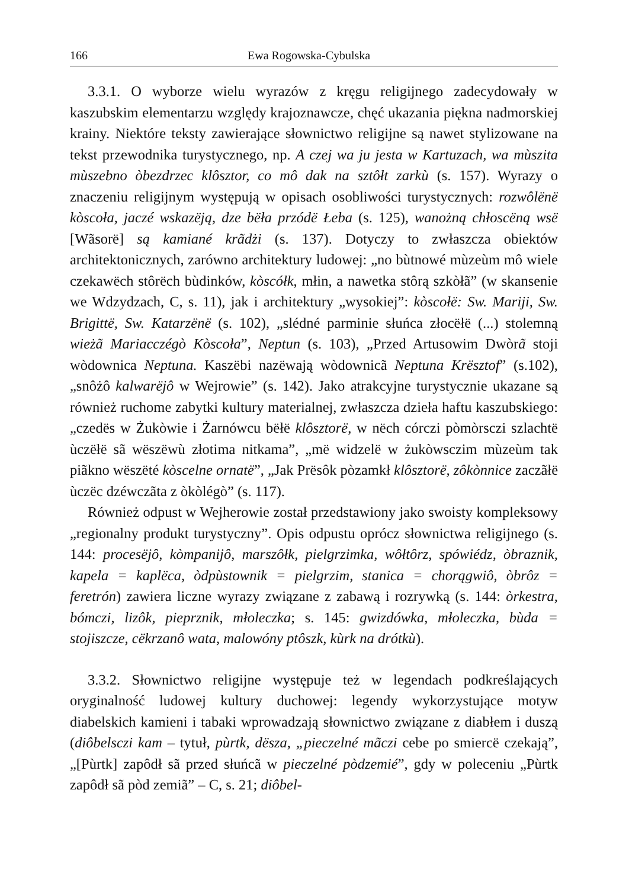166 Ewa Rogowska-Cybulska
3.3.1. O wyborze wielu wyrazów z kręgu religijnego zadecydowały w kaszubskim elementarzu względy krajoznawcze, chęć ukazania piękna nadmorskiej krainy. Niektóre teksty zawierające słownictwo religijne są nawet stylizowane na tekst przewodnika turystycznego, np. A czej wa ju jesta w Kartuzach, wa mùszita mùszebno òbezdrzec klôsztor, co mô dak na sztôłt zarkù (s. 157). Wyrazy o znaczeniu religijnym występują w opisach osobliwości turystycznych: rozwôlënë kòscoła, jaczé wskazëją, dze bëła przódë Łeba (s. 125), wanożną chłoscëną wsë [Wãsorë] są kamiané krãdżi (s. 137). Dotyczy to zwłaszcza obiektów architektonicznych, zarówno architektury ludowej: „no bùtnowé mùzeùm mô wiele czekawëch stôrëch bùdinków, kòscółk, młin, a nawetka stôrą szkòłã” (w skansenie we Wdzydzach, C, s. 11), jak i architektury „wysokiej”: kòscołë: Sw. Mariji, Sw. Brigittë, Sw. Katarzënë (s. 102), „slédné parminie słuńca złocëłë (...) stolemną wieżã Mariacczégò Kòscoła”, Neptun (s. 103), „Przed Artusowim Dwòrã stoji wòdownica Neptuna. Kaszëbi nazëwają wòdownicã Neptuna Krësztof” (s.102), „snôżô kalwarëjô w Wejrowie” (s. 142). Jako atrakcyjne turystycznie ukazane są również ruchome zabytki kultury materialnej, zwłaszcza dzieła haftu kaszubskiego: „czedës w Żukòwie i Żarnówcu bëłë klôsztorë, w nëch córczi pòmòrsczi szlachtë ùczëłë sã wëszëwù złotima nitkama”, „më widzelë w żukòwsczim mùzeùm tak piãkno wëszëté kòscelne ornatë”, „Jak Prësôk pòzamkł klôsztorë, zôkònnice zaczãłë ùczëc dzéwczãta z òkòlégò” (s. 117).
Również odpust w Wejherowie został przedstawiony jako swoisty kompleksowy „regionalny produkt turystyczny”. Opis odpustu oprócz słownictwa religijnego (s. 144: procesëjô, kòmpanijô, marszôłk, pielgrzimka, wôłtôrz, spówiédz, òbraznik, kapela = kaplëca, òdpùstownik = pielgrzim, stanica = chorągwiô, òbrôz = feretrón) zawiera liczne wyrazy związane z zabawą i rozrywką (s. 144: òrkestra, bómczi, lizôk, pieprznik, młoleczka; s. 145: gwizdówka, młoleczka, bùda = stojiszcze, cëkrzanô wata, malowóny ptôszk, kùrk na drótkù).
3.3.2. Słownictwo religijne występuje też w legendach podkreślających oryginalność ludowej kultury duchowej: legendy wykorzystujące motyw diabelskich kamieni i tabaki wprowadzają słownictwo związane z diabłem i duszą (diôbelsczi kam – tytuł, pùrtk, dësza, „pieczelné mãczi cebe po smiercë czekają”, „[Pùrtk] zapôdł sã przed słuńcã w pieczelné pòdzemié”, gdy w poleceniu „Pùrtk zapôdł sã pòd zemiã” – C, s. 21; diôbel-